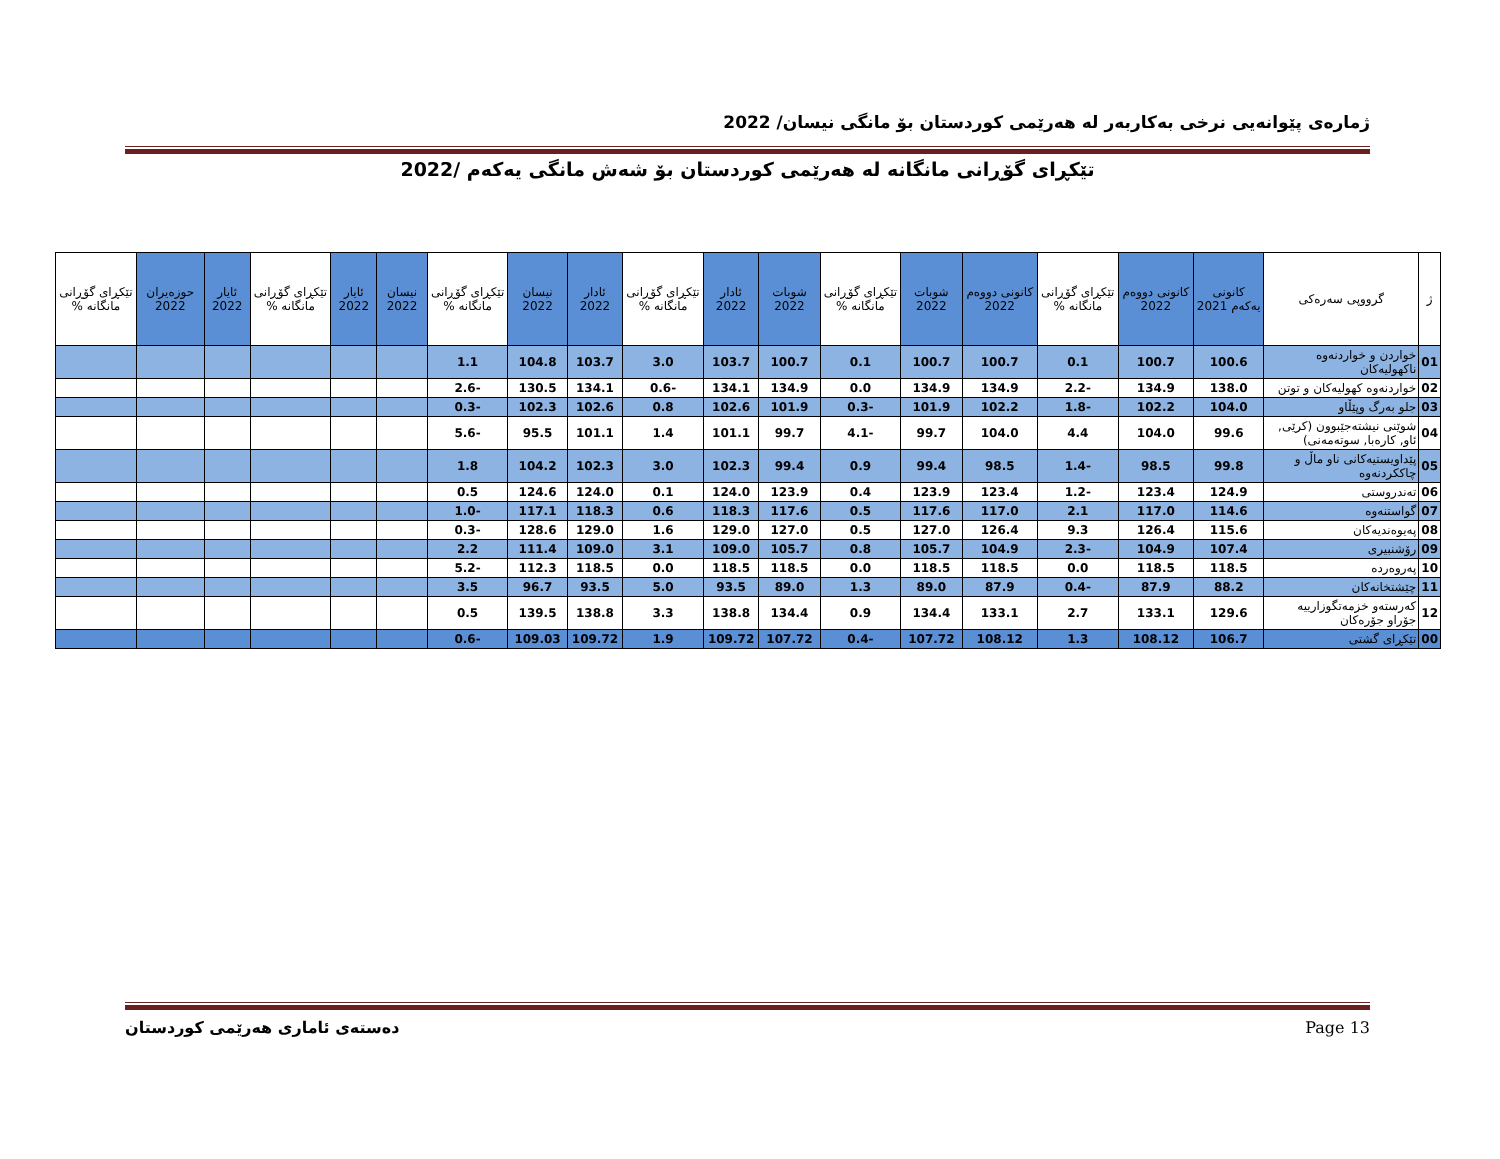ژمارەی پێوانەیی نرخی بەکاربەر لە هەرێمی کوردستان بۆ مانگی نیسان/ 2022
تێکڕای گۆڕانی مانگانە لە هەرێمی کوردستان بۆ شەش مانگی یەکەم /2022
| ژ | گرووپی سەرەکی | کانونی یەکەم 2021 | کانونی دووەم 2022 | تێکڕای گۆڕانی مانگانە % | کانونی دووەم 2022 | شوبات 2022 | تێکڕای گۆڕانی مانگانە % | شوبات 2022 | ئادار 2022 | تێکڕای گۆڕانی مانگانە % | ئادار 2022 | نیسان 2022 | تێکڕای گۆڕانی مانگانە % | نیسان 2022 | ئایار 2022 | تێکڕای گۆڕانی مانگانە % | ئایار 2022 | حوزەیران 2022 | تێکڕای گۆڕانی مانگانە % |
| --- | --- | --- | --- | --- | --- | --- | --- | --- | --- | --- | --- | --- | --- | --- | --- | --- | --- | --- | --- |
| 01 | خواردن و خواردنەوە ناکهولیەکان | 100.6 | 100.7 | 0.1 | 100.7 | 100.7 | 0.1 | 100.7 | 103.7 | 3.0 | 103.7 | 104.8 | 1.1 | | | | | | |
| 02 | خواردنەوە کهولیەکان و توتن | 138.0 | 134.9 | -2.2 | 134.9 | 134.9 | 0.0 | 134.9 | 134.1 | -0.6 | 134.1 | 130.5 | -2.6 | | | | | | |
| 03 | جلو بەرگ وپێڵاو | 104.0 | 102.2 | -1.8 | 102.2 | 101.9 | -0.3 | 101.9 | 102.6 | 0.8 | 102.6 | 102.3 | -0.3 | | | | | | |
| 04 | شوێنی نیشتەجێبوون (کرێی, ئاو, کارەبا, سوتەمەنی) | 99.6 | 104.0 | 4.4 | 104.0 | 99.7 | -4.1 | 99.7 | 101.1 | 1.4 | 101.1 | 95.5 | -5.6 | | | | | | |
| 05 | پێداویستیەکانی ناو ماڵ و چاککردنەوە | 99.8 | 98.5 | -1.4 | 98.5 | 99.4 | 0.9 | 99.4 | 102.3 | 3.0 | 102.3 | 104.2 | 1.8 | | | | | | |
| 06 | تەندروستی | 124.9 | 123.4 | -1.2 | 123.4 | 123.9 | 0.4 | 123.9 | 124.0 | 0.1 | 124.0 | 124.6 | 0.5 | | | | | | |
| 07 | گواستنەوە | 114.6 | 117.0 | 2.1 | 117.0 | 117.6 | 0.5 | 117.6 | 118.3 | 0.6 | 118.3 | 117.1 | -1.0 | | | | | | |
| 08 | پەیوەندیەکان | 115.6 | 126.4 | 9.3 | 126.4 | 127.0 | 0.5 | 127.0 | 129.0 | 1.6 | 129.0 | 128.6 | -0.3 | | | | | | |
| 09 | رۆشنبیری | 107.4 | 104.9 | -2.3 | 104.9 | 105.7 | 0.8 | 105.7 | 109.0 | 3.1 | 109.0 | 111.4 | 2.2 | | | | | | |
| 10 | پەروەردە | 118.5 | 118.5 | 0.0 | 118.5 | 118.5 | 0.0 | 118.5 | 118.5 | 0.0 | 118.5 | 112.3 | -5.2 | | | | | | |
| 11 | چێشتخانەکان | 88.2 | 87.9 | -0.4 | 87.9 | 89.0 | 1.3 | 89.0 | 93.5 | 5.0 | 93.5 | 96.7 | 3.5 | | | | | | |
| 12 | کەرستەو خزمەتگوزارییە جۆراو جۆرەکان | 129.6 | 133.1 | 2.7 | 133.1 | 134.4 | 0.9 | 134.4 | 138.8 | 3.3 | 138.8 | 139.5 | 0.5 | | | | | | |
| 00 | تێکڕای گشتی | 106.7 | 108.12 | 1.3 | 108.12 | 107.72 | -0.4 | 107.72 | 109.72 | 1.9 | 109.72 | 109.03 | -0.6 | | | | | | |
دەستەی ئاماری هەرێمی کوردستان Page 13